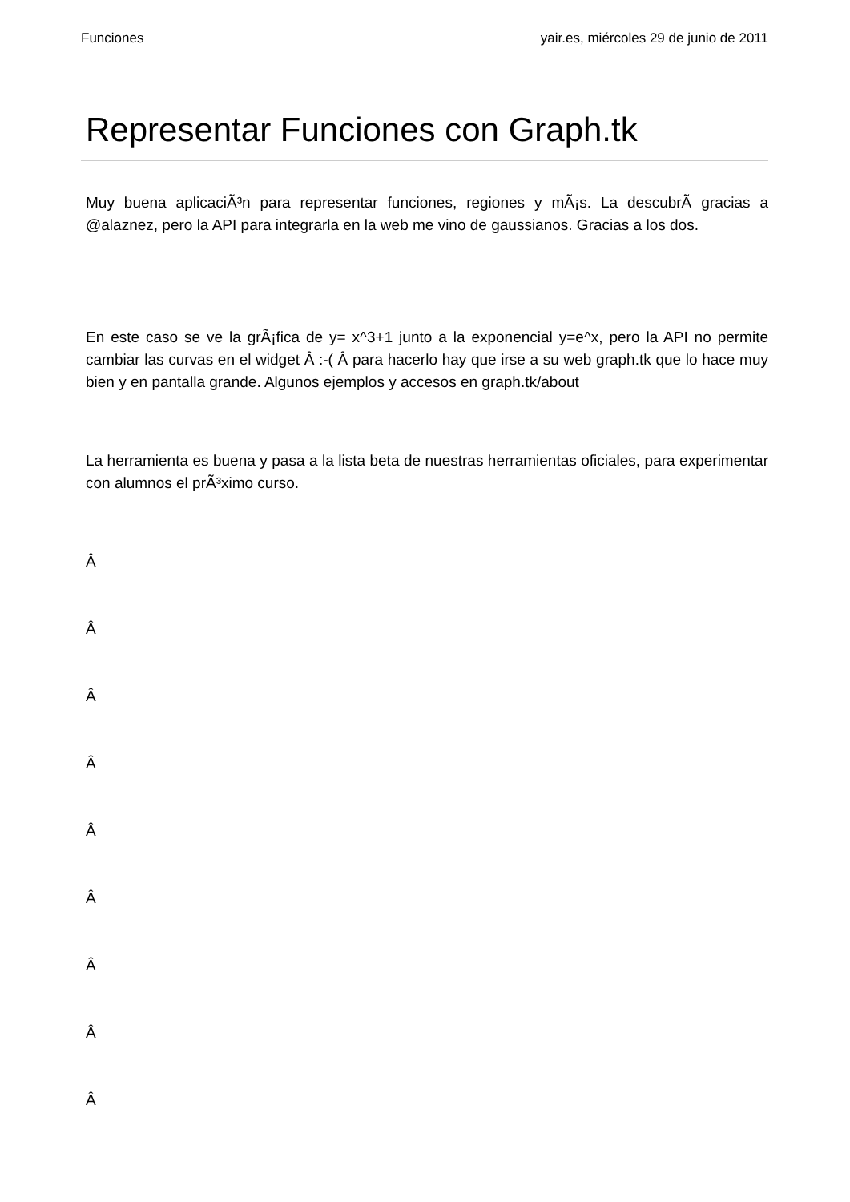Funciones yair.es, miércoles 29 de junio de 2011
Representar Funciones con Graph.tk
Muy buena aplicaciÃ³n para representar funciones, regiones y mÃ¡s. La descubrÃ­ gracias a @alaznez, pero la API para integrarla en la web me vino de gaussianos. Gracias a los dos.
En este caso se ve la grÃ¡fica de y= x^3+1 junto a la exponencial y=e^x, pero la API no permite cambiar las curvas en el widget Â :-( Â para hacerlo hay que irse a su web graph.tk que lo hace muy bien y en pantalla grande. Algunos ejemplos y accesos en graph.tk/about
La herramienta es buena y pasa a la lista beta de nuestras herramientas oficiales, para experimentar con alumnos el prÃ³ximo curso.
Â
Â
Â
Â
Â
Â
Â
Â
Â